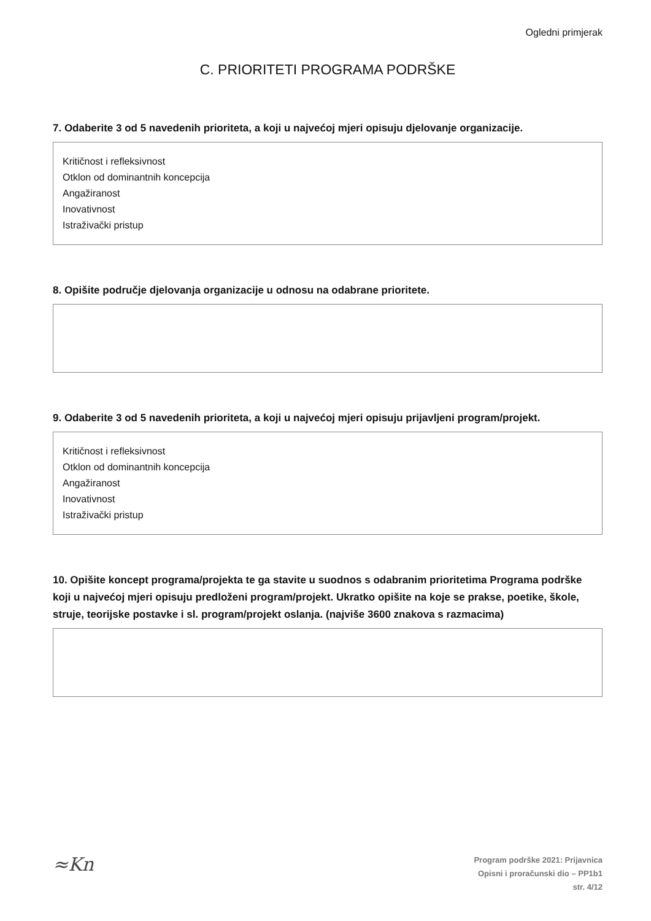Ogledni primjerak
C. PRIORITETI PROGRAMA PODRŠKE
7. Odaberite 3 od 5 navedenih prioriteta, a koji u najvećoj mjeri opisuju djelovanje organizacije.
Kritičnost i refleksivnost
Otklon od dominantnih koncepcija
Angažiranost
Inovativnost
Istraživački pristup
8. Opišite područje djelovanja organizacije u odnosu na odabrane prioritete.
9. Odaberite 3 od 5 navedenih prioriteta, a koji u najvećoj mjeri opisuju prijavljeni program/projekt.
Kritičnost i refleksivnost
Otklon od dominantnih koncepcija
Angažiranost
Inovativnost
Istraživački pristup
10. Opišite koncept programa/projekta te ga stavite u suodnos s odabranim prioritetima Programa podrške koji u najvećoj mjeri opisuju predloženi program/projekt. Ukratko opišite na koje se prakse, poetike, škole, struje, teorijske postavke i sl. program/projekt oslanja. (najviše 3600 znakova s razmacima)
≈Kn
Program podrške 2021: Prijavnica
Opisni i proračunski dio – PP1b1
str. 4/12